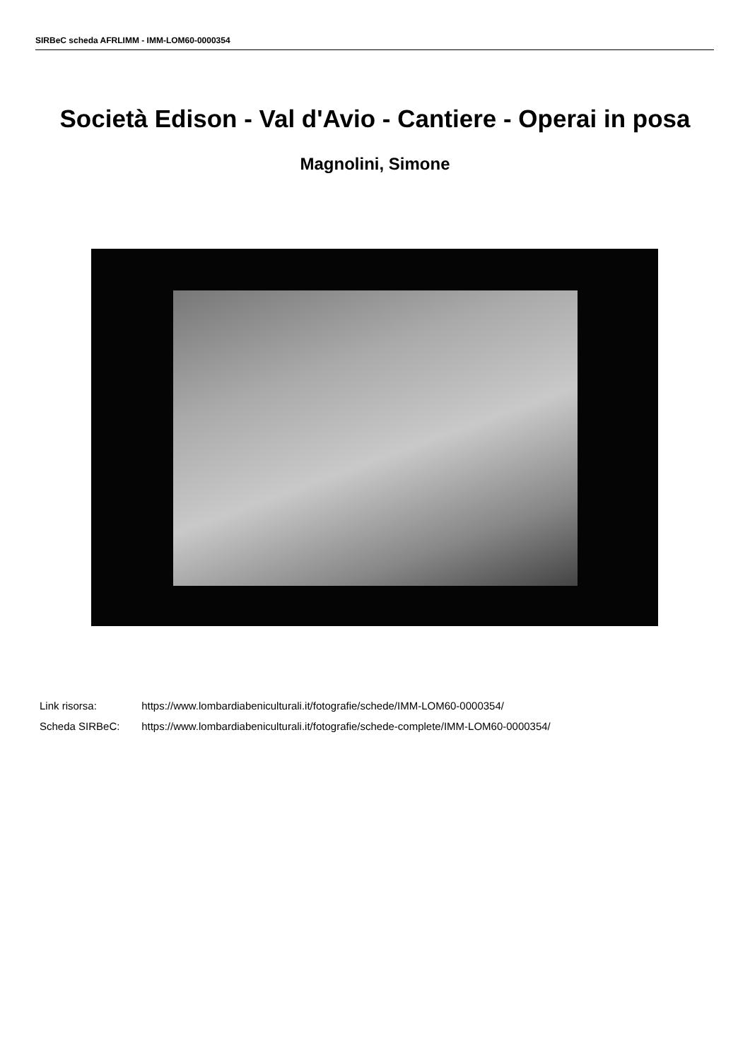SIRBeC scheda AFRLIMM - IMM-LOM60-0000354
Società Edison - Val d'Avio - Cantiere - Operai in posa
Magnolini, Simone
Link risorsa: https://www.lombardiabeniculturali.it/fotografie/schede/IMM-LOM60-0000354/
Scheda SIRBeC: https://www.lombardiabeniculturali.it/fotografie/schede-complete/IMM-LOM60-0000354/